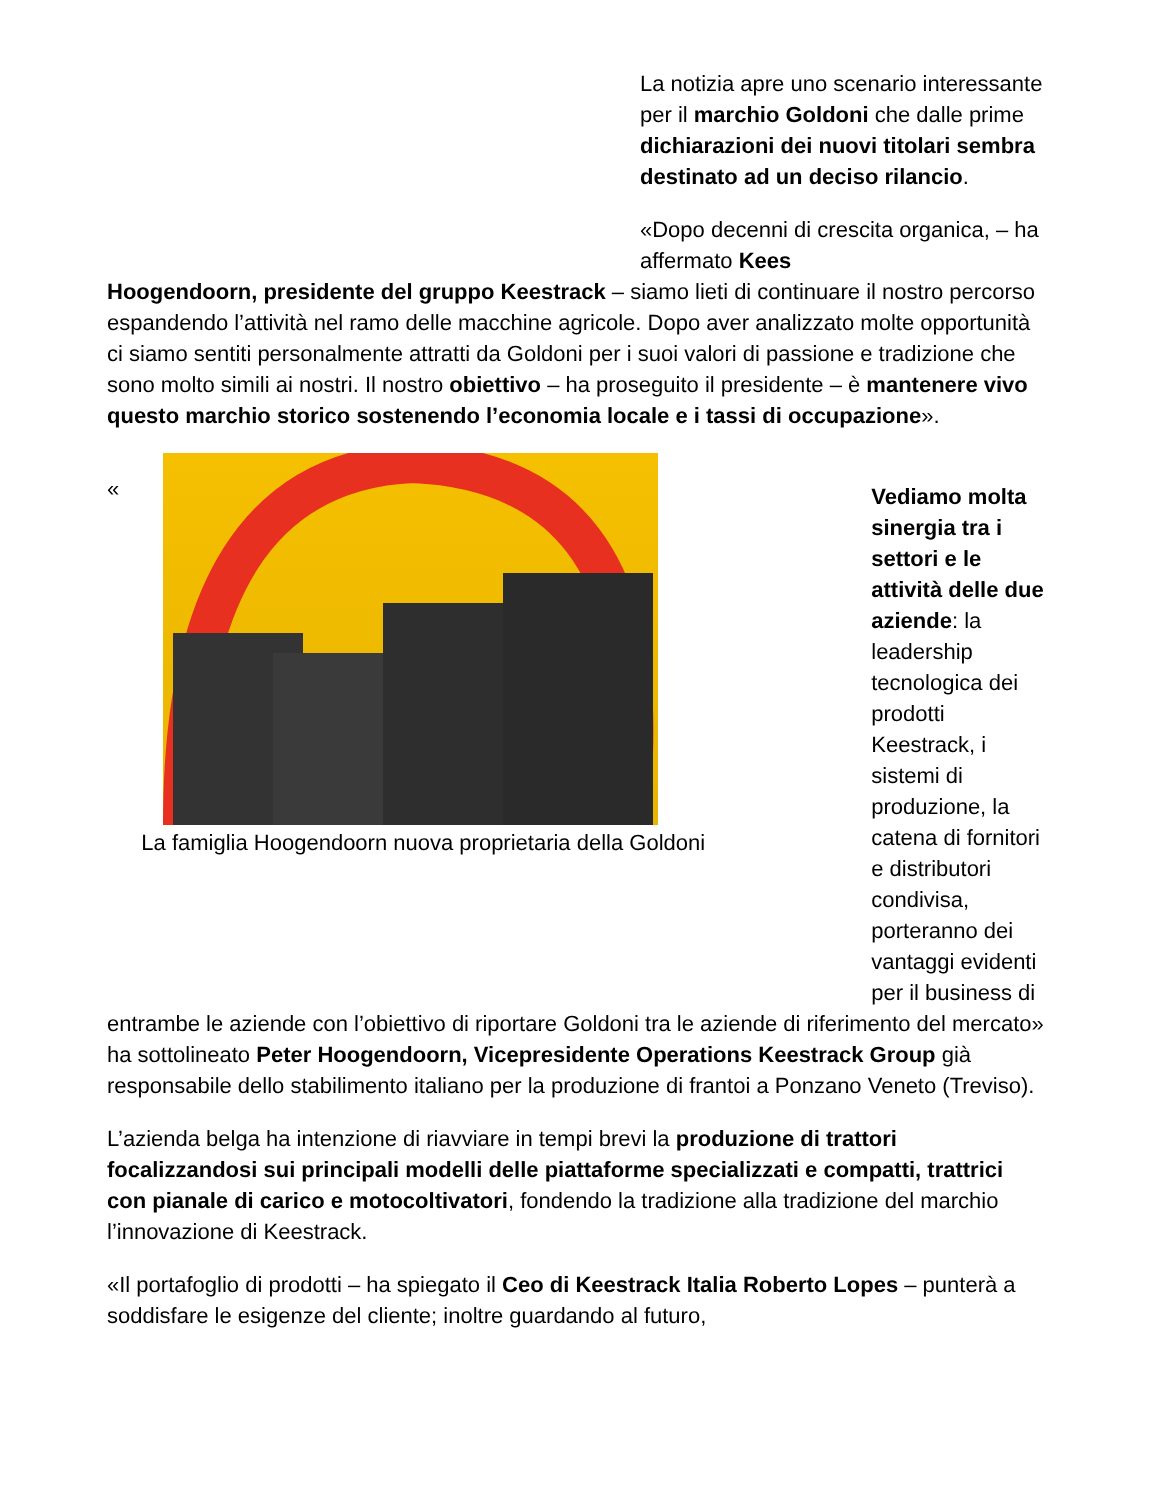La notizia apre uno scenario interessante per il marchio Goldoni che dalle prime dichiarazioni dei nuovi titolari sembra destinato ad un deciso rilancio.
«Dopo decenni di crescita organica, – ha affermato Kees
Hoogendoorn, presidente del gruppo Keestrack – siamo lieti di continuare il nostro percorso espandendo l’attività nel ramo delle macchine agricole. Dopo aver analizzato molte opportunità ci siamo sentiti personalmente attratti da Goldoni per i suoi valori di passione e tradizione che sono molto simili ai nostri. Il nostro obiettivo – ha proseguito il presidente – è mantenere vivo questo marchio storico sostenendo l’economia locale e i tassi di occupazione».
«
La famiglia Hoogendoorn nuova proprietaria della Goldoni
Vediamo molta sinergia tra i settori e le attività delle due aziende: la leadership tecnologica dei prodotti Keestrack, i sistemi di produzione, la catena di fornitori e distributori condivisa, porteranno dei vantaggi evidenti per il business di
entrambe le aziende con l’obiettivo di riportare Goldoni tra le aziende di riferimento del mercato» ha sottolineato Peter Hoogendoorn, Vicepresidente Operations Keestrack Group già responsabile dello stabilimento italiano per la produzione di frantoi a Ponzano Veneto (Treviso).
L’azienda belga ha intenzione di riavviare in tempi brevi la produzione di trattori focalizzandosi sui principali modelli delle piattaforme specializzati e compatti, trattrici con pianale di carico e motocoltivatori, fondendo la tradizione alla tradizione del marchio l’innovazione di Keestrack.
«Il portafoglio di prodotti – ha spiegato il Ceo di Keestrack Italia Roberto Lopes – punterà a soddisfare le esigenze del cliente; inoltre guardando al futuro,